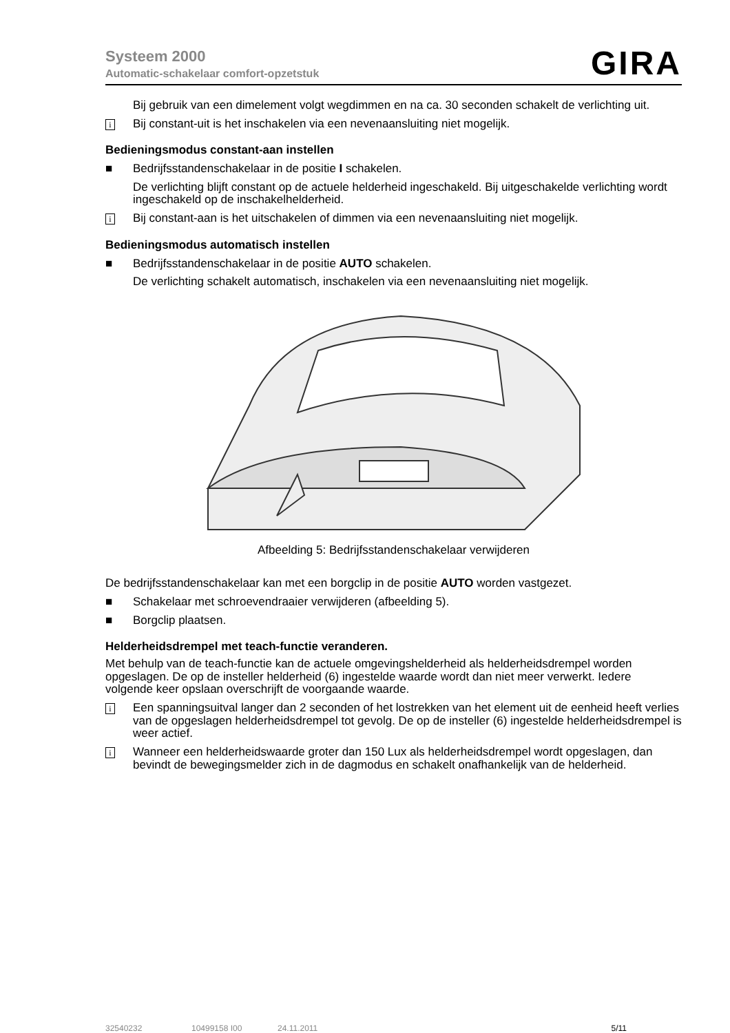Systeem 2000
Automatic-schakelaar comfort-opzetstuk
GIRA
Bij gebruik van een dimelement volgt wegdimmen en na ca. 30 seconden schakelt de verlichting uit.
i Bij constant-uit is het inschakelen via een nevenaansluiting niet mogelijk.
Bedieningsmodus constant-aan instellen
■ Bedrijfsstandenschakelaar in de positie I schakelen.
De verlichting blijft constant op de actuele helderheid ingeschakeld. Bij uitgeschakelde verlichting wordt ingeschakeld op de inschakelhelderheid.
i Bij constant-aan is het uitschakelen of dimmen via een nevenaansluiting niet mogelijk.
Bedieningsmodus automatisch instellen
■ Bedrijfsstandenschakelaar in de positie AUTO schakelen.
De verlichting schakelt automatisch, inschakelen via een nevenaansluiting niet mogelijk.
Afbeelding 5: Bedrijfsstandenschakelaar verwijderen
De bedrijfsstandenschakelaar kan met een borgclip in de positie AUTO worden vastgezet.
■ Schakelaar met schroevendraaier verwijderen (afbeelding 5).
■ Borgclip plaatsen.
Helderheidsdrempel met teach-functie veranderen.
Met behulp van de teach-functie kan de actuele omgevingshelderheid als helderheidsdrempel worden opgeslagen. De op de insteller helderheid (6) ingestelde waarde wordt dan niet meer verwerkt. Iedere volgende keer opslaan overschrijft de voorgaande waarde.
i Een spanningsuitval langer dan 2 seconden of het lostrekken van het element uit de eenheid heeft verlies van de opgeslagen helderheidsdrempel tot gevolg. De op de insteller (6) ingestelde helderheidsdrempel is weer actief.
i Wanneer een helderheidswaarde groter dan 150 Lux als helderheidsdrempel wordt opgeslagen, dan bevindt de bewegingsmelder zich in de dagmodus en schakelt onafhankelijk van de helderheid.
32540232 10499158 I00 24.11.2011 5/11